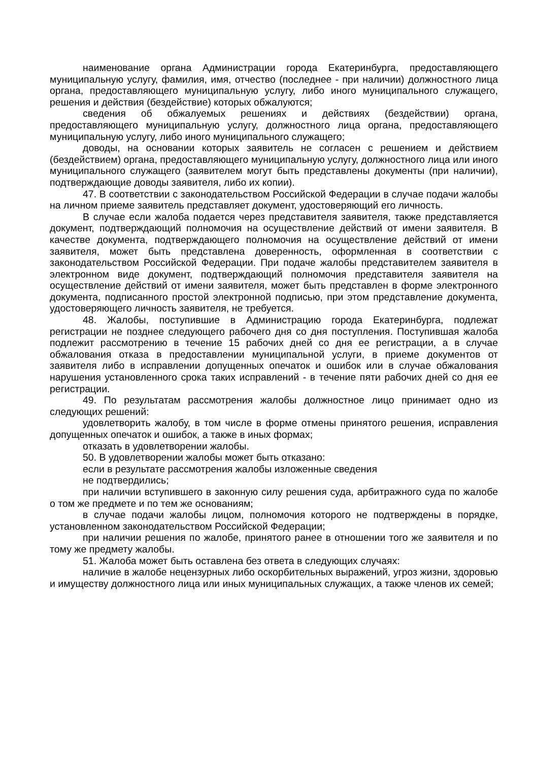наименование органа Администрации города Екатеринбурга, предоставляющего муниципальную услугу, фамилия, имя, отчество (последнее - при наличии) должностного лица органа, предоставляющего муниципальную услугу, либо иного муниципального служащего, решения и действия (бездействие) которых обжалуются;
сведения об обжалуемых решениях и действиях (бездействии) органа, предоставляющего муниципальную услугу, должностного лица органа, предоставляющего муниципальную услугу, либо иного муниципального служащего;
доводы, на основании которых заявитель не согласен с решением и действием (бездействием) органа, предоставляющего муниципальную услугу, должностного лица или иного муниципального служащего (заявителем могут быть представлены документы (при наличии), подтверждающие доводы заявителя, либо их копии).
47. В соответствии с законодательством Российской Федерации в случае подачи жалобы на личном приеме заявитель представляет документ, удостоверяющий его личность.
В случае если жалоба подается через представителя заявителя, также представляется документ, подтверждающий полномочия на осуществление действий от имени заявителя. В качестве документа, подтверждающего полномочия на осуществление действий от имени заявителя, может быть представлена доверенность, оформленная в соответствии с законодательством Российской Федерации. При подаче жалобы представителем заявителя в электронном виде документ, подтверждающий полномочия представителя заявителя на осуществление действий от имени заявителя, может быть представлен в форме электронного документа, подписанного простой электронной подписью, при этом представление документа, удостоверяющего личность заявителя, не требуется.
48. Жалобы, поступившие в Администрацию города Екатеринбурга, подлежат регистрации не позднее следующего рабочего дня со дня поступления. Поступившая жалоба подлежит рассмотрению в течение 15 рабочих дней со дня ее регистрации, а в случае обжалования отказа в предоставлении муниципальной услуги, в приеме документов от заявителя либо в исправлении допущенных опечаток и ошибок или в случае обжалования нарушения установленного срока таких исправлений - в течение пяти рабочих дней со дня ее регистрации.
49. По результатам рассмотрения жалобы должностное лицо принимает одно из следующих решений:
удовлетворить жалобу, в том числе в форме отмены принятого решения, исправления допущенных опечаток и ошибок, а также в иных формах;
отказать в удовлетворении жалобы.
50. В удовлетворении жалобы может быть отказано:
если в результате рассмотрения жалобы изложенные сведения
не подтвердились;
при наличии вступившего в законную силу решения суда, арбитражного суда по жалобе о том же предмете и по тем же основаниям;
в случае подачи жалобы лицом, полномочия которого не подтверждены в порядке, установленном законодательством Российской Федерации;
при наличии решения по жалобе, принятого ранее в отношении того же заявителя и по тому же предмету жалобы.
51. Жалоба может быть оставлена без ответа в следующих случаях:
наличие в жалобе нецензурных либо оскорбительных выражений, угроз жизни, здоровью и имуществу должностного лица или иных муниципальных служащих, а также членов их семей;